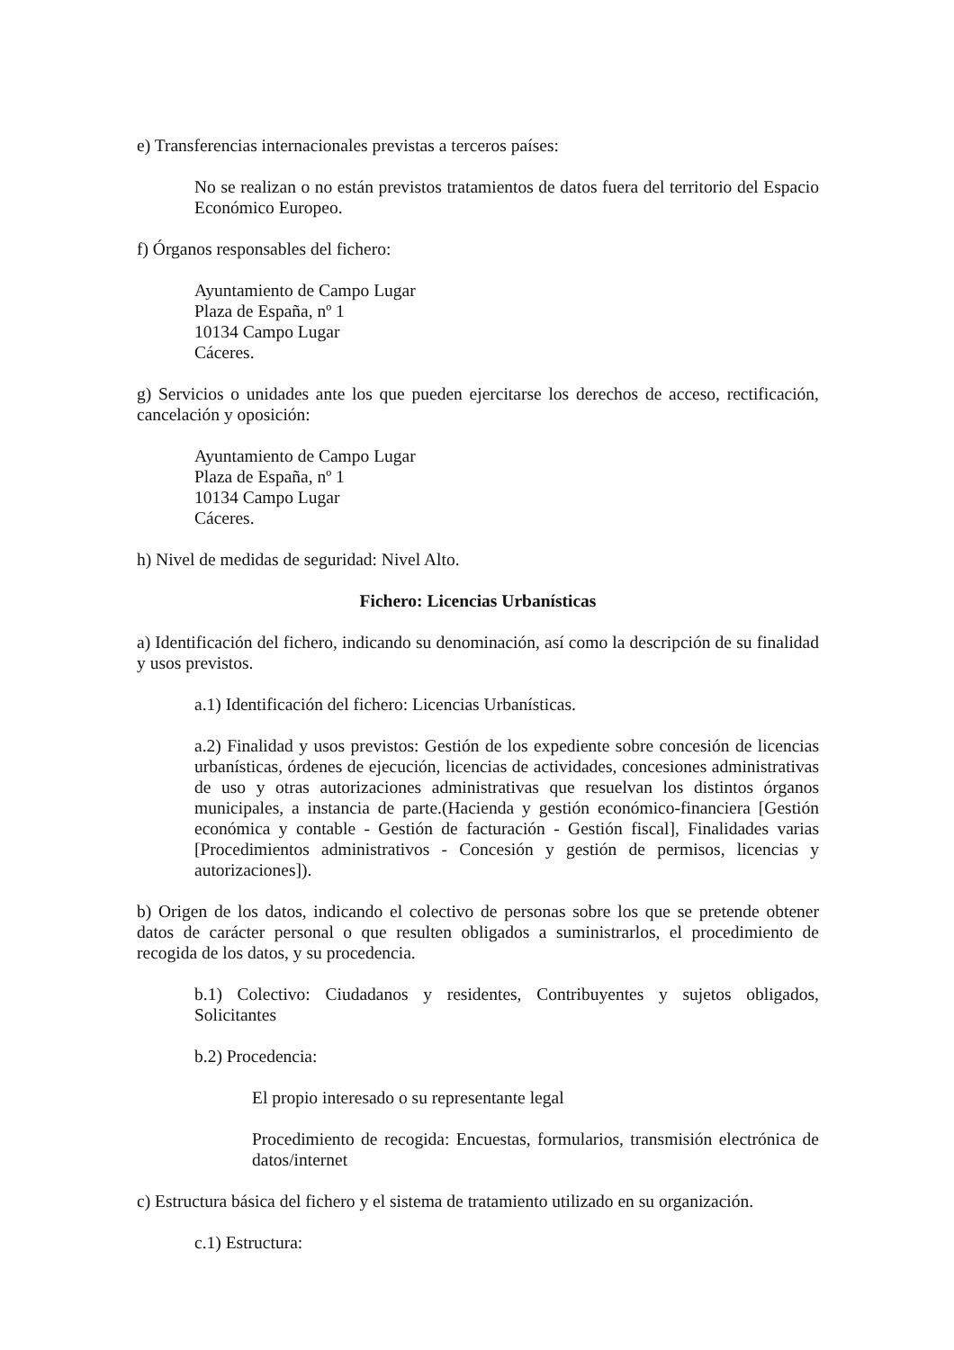e) Transferencias internacionales previstas a terceros países:
No se realizan o no están previstos tratamientos de datos fuera del territorio del Espacio Económico Europeo.
f) Órganos responsables del fichero:
Ayuntamiento de Campo Lugar
Plaza de España, nº 1
10134 Campo Lugar
Cáceres.
g) Servicios o unidades ante los que pueden ejercitarse los derechos de acceso, rectificación, cancelación y oposición:
Ayuntamiento de Campo Lugar
Plaza de España, nº 1
10134 Campo Lugar
Cáceres.
h) Nivel de medidas de seguridad: Nivel Alto.
Fichero: Licencias Urbanísticas
a) Identificación del fichero, indicando su denominación, así como la descripción de su finalidad y usos previstos.
a.1) Identificación del fichero: Licencias Urbanísticas.
a.2) Finalidad y usos previstos: Gestión de los expediente sobre concesión de licencias urbanísticas, órdenes de ejecución, licencias de actividades, concesiones administrativas de uso y otras autorizaciones administrativas que resuelvan los distintos órganos municipales, a instancia de parte.(Hacienda y gestión económico-financiera [Gestión económica y contable - Gestión de facturación - Gestión fiscal], Finalidades varias [Procedimientos administrativos - Concesión y gestión de permisos, licencias y autorizaciones]).
b) Origen de los datos, indicando el colectivo de personas sobre los que se pretende obtener datos de carácter personal o que resulten obligados a suministrarlos, el procedimiento de recogida de los datos, y su procedencia.
b.1) Colectivo: Ciudadanos y residentes, Contribuyentes y sujetos obligados, Solicitantes
b.2) Procedencia:
El propio interesado o su representante legal
Procedimiento de recogida: Encuestas, formularios, transmisión electrónica de datos/internet
c) Estructura básica del fichero y el sistema de tratamiento utilizado en su organización.
c.1) Estructura: